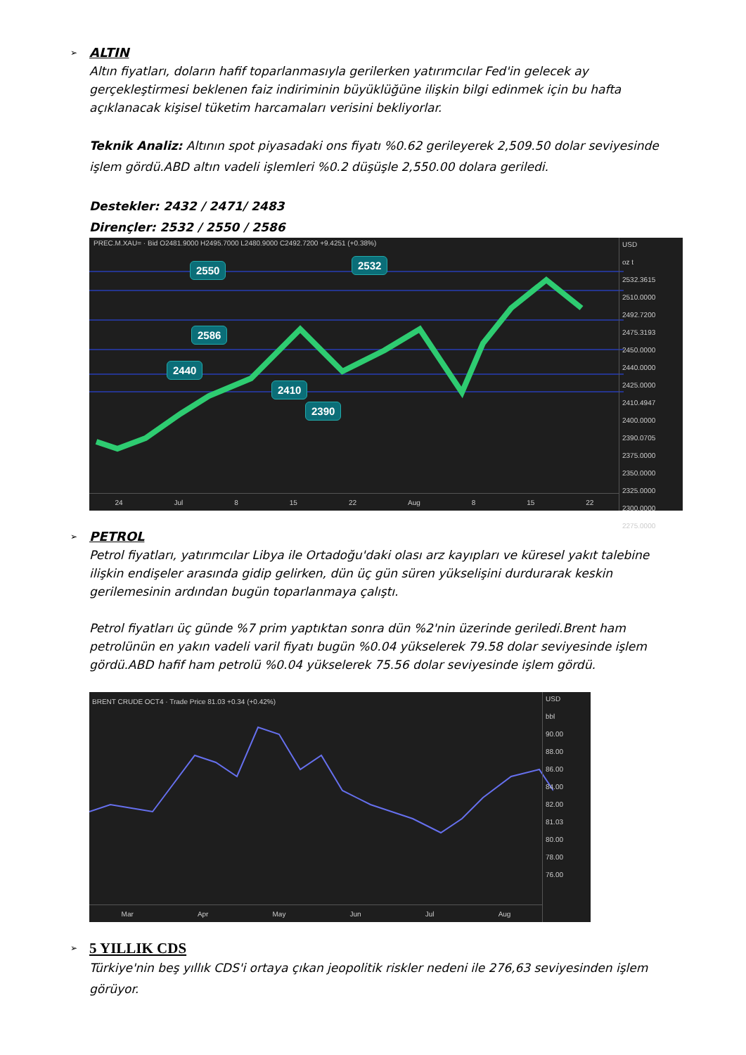➢
ALTIN
Altın fiyatları, doların hafif toparlanmasıyla gerilerken yatırımcılar Fed'in gelecek ay gerçekleştirmesi beklenen faiz indiriminin büyüklüğüne ilişkin bilgi edinmek için bu hafta açıklanacak kişisel tüketim harcamaları verisini bekliyorlar.
Teknik Analiz: Altının spot piyasadaki ons fiyatı %0.62 gerileyerek 2,509.50 dolar seviyesinde işlem gördü.ABD altın vadeli işlemleri %0.2 düşüşle 2,550.00 dolara geriledi.
Destekler: 2432 / 2471/ 2483
Dirençler: 2532 / 2550 / 2586
PREC.M.XAU= · Bid O2481.9000 H2495.7000 L2480.9000 C2492.7200 +9.4251 (+0.38%)
2586
2550 2532
2440
2410
2390
USD
oz t
2532.3615
2510.0000
2492.7200
2475.3193
2450.0000
2440.0000
2425.0000
2410.4947
2400.0000
2390.0705
2375.0000
2350.0000
2325.0000
2300.0000
2275.0000
24 Jul 8 15 22 Aug 8 15 22
➢
PETROL
Petrol fiyatları, yatırımcılar Libya ile Ortadoğu'daki olası arz kayıpları ve küresel yakıt talebine ilişkin endişeler arasında gidip gelirken, dün üç gün süren yükselişini durdurarak keskin gerilemesinin ardından bugün toparlanmaya çalıştı.
Petrol fiyatları üç günde %7 prim yaptıktan sonra dün %2'nin üzerinde geriledi.Brent ham petrolünün en yakın vadeli varil fiyatı bugün %0.04 yükselerek 79.58 dolar seviyesinde işlem gördü.ABD hafif ham petrolü %0.04 yükselerek 75.56 dolar seviyesinde işlem gördü.
BRENT CRUDE OCT4 · Trade Price 81.03 +0.34 (+0.42%)
USD
bbl
90.00
88.00
86.00
84.00
82.00
81.03
80.00
78.00
76.00
Mar Apr May Jun Jul Aug
➢
5 YILLIK CDS
Türkiye'nin beş yıllık CDS'i ortaya çıkan jeopolitik riskler nedeni ile 276,63 seviyesinden işlem görüyor.